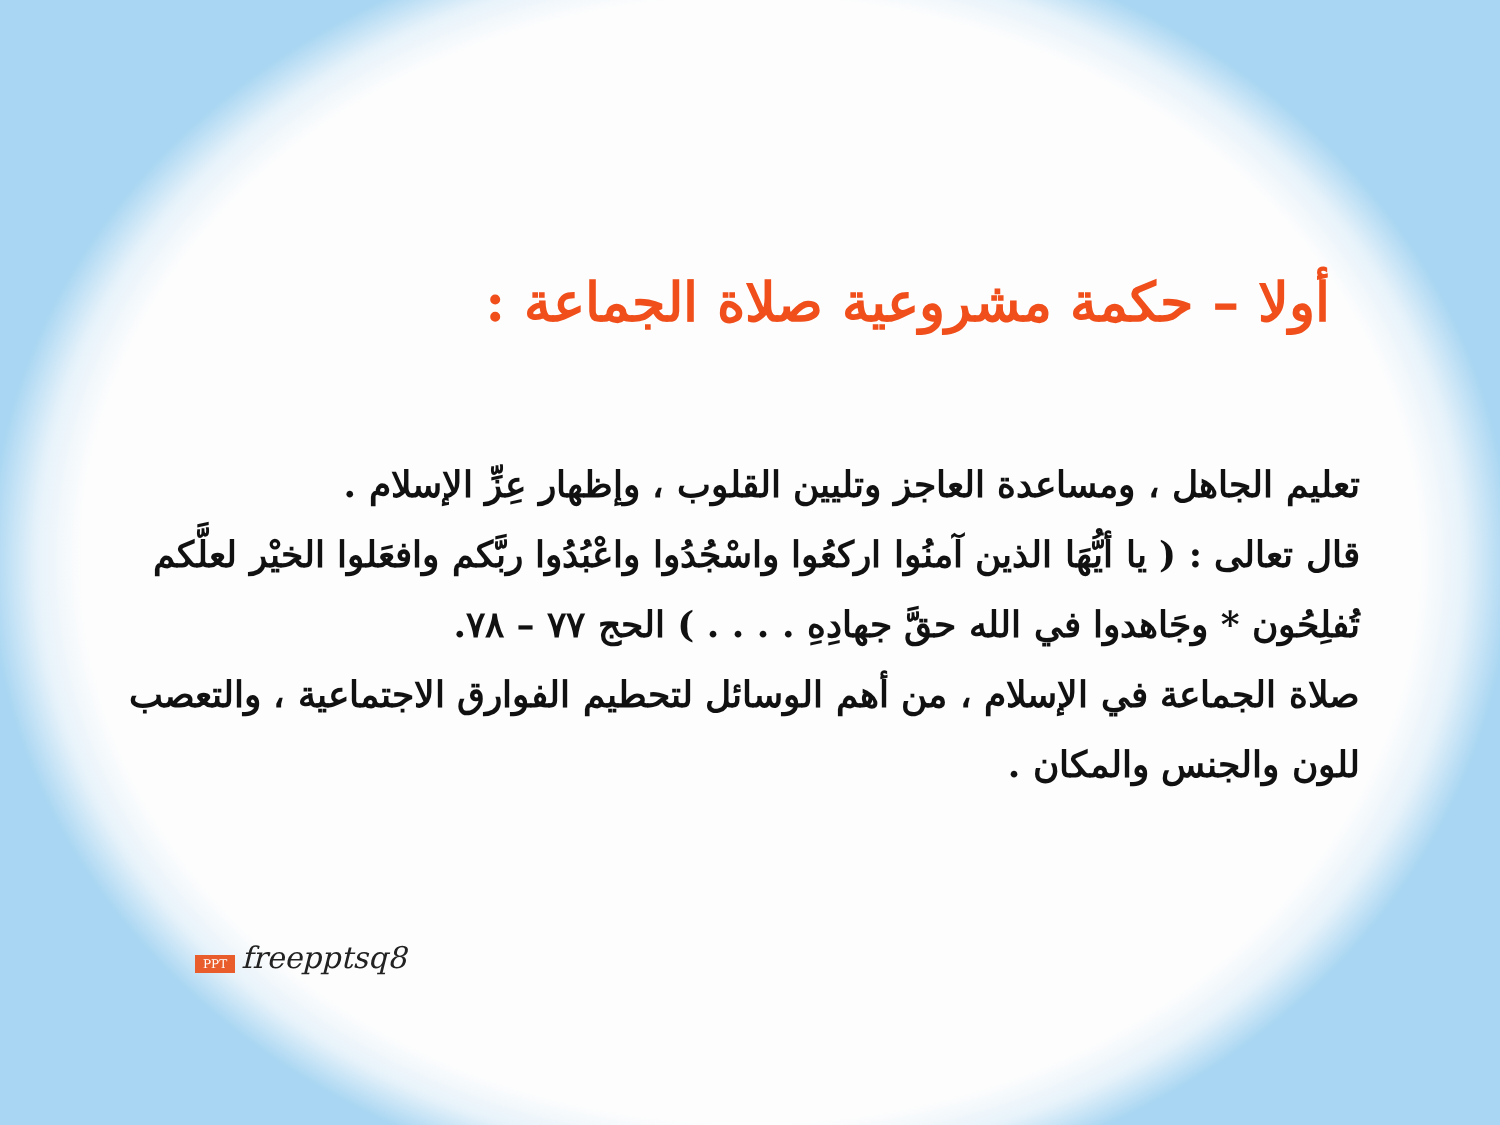أولا – حكمة مشروعية صلاة الجماعة :
تعليم الجاهل ، ومساعدة العاجز وتليين القلوب ، وإظهار عِزِّ الإسلام .
قال تعالى : ( يا أيُّهَا الذين آمنُوا اركعُوا واسْجُدُوا واعْبُدُوا ربَّكم وافعَلوا الخيْر لعلَّكم تُفلِحُون * وجَاهدوا في الله حقَّ جهادِهِ . . . . ) الحج ٧٧ – ٧٨.
صلاة الجماعة في الإسلام ، من أهم الوسائل لتحطيم الفوارق الاجتماعية ، والتعصب للون والجنس والمكان .
PPT freepptsq8